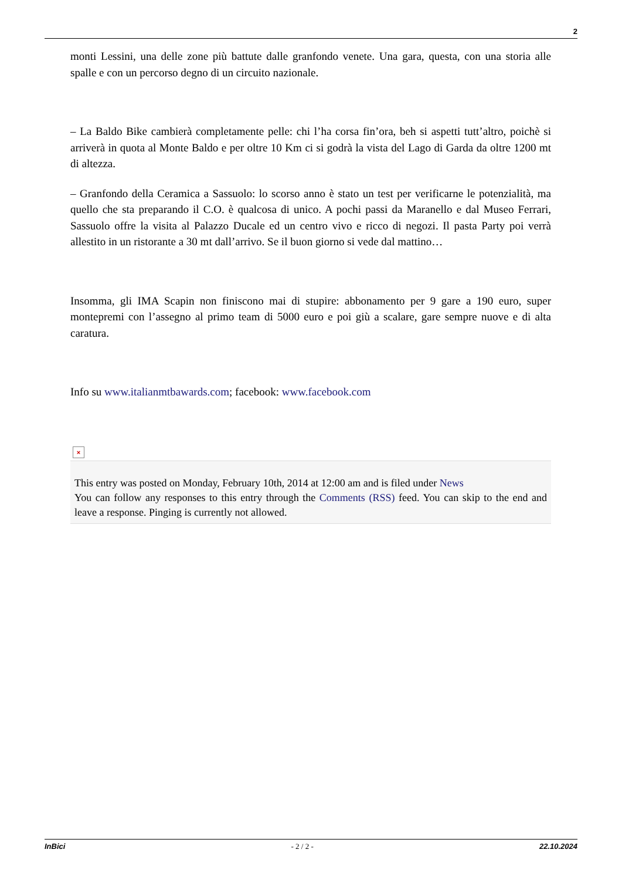2
monti Lessini, una delle zone più battute dalle granfondo venete. Una gara, questa, con una storia alle spalle e con un percorso degno di un circuito nazionale.
– La Baldo Bike cambierà completamente pelle: chi l’ha corsa fin’ora, beh si aspetti tutt’altro, poichè si arriverà in quota al Monte Baldo e per oltre 10 Km ci si godrà la vista del Lago di Garda da oltre 1200 mt di altezza.
– Granfondo della Ceramica a Sassuolo: lo scorso anno è stato un test per verificarne le potenzialità, ma quello che sta preparando il C.O. è qualcosa di unico. A pochi passi da Maranello e dal Museo Ferrari, Sassuolo offre la visita al Palazzo Ducale ed un centro vivo e ricco di negozi. Il pasta Party poi verrà allestito in un ristorante a 30 mt dall’arrivo. Se il buon giorno si vede dal mattino…
Insomma, gli IMA Scapin non finiscono mai di stupire: abbonamento per 9 gare a 190 euro, super montepremi con l’assegno al primo team di 5000 euro e poi giù a scalare, gare sempre nuove e di alta caratura.
Info su www.italianmtbawards.com; facebook: www.facebook.com
×
This entry was posted on Monday, February 10th, 2014 at 12:00 am and is filed under News
You can follow any responses to this entry through the Comments (RSS) feed. You can skip to the end and leave a response. Pinging is currently not allowed.
InBici - 2 / 2 - 22.10.2024